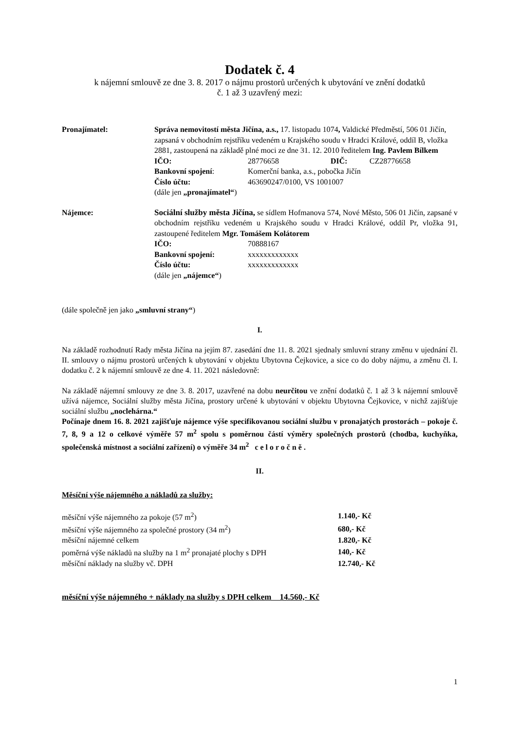Dodatek č. 4
k nájemní smlouvě ze dne 3. 8. 2017 o nájmu prostorů určených k ubytování ve znění dodatků
č. 1 až 3 uzavřený mezi:
Pronajímatel: Správa nemovitostí města Jičína, a.s., 17. listopadu 1074, Valdické Předměstí, 506 01 Jičín, zapsaná v obchodním rejstříku vedeném u Krajského soudu v Hradci Králové, oddíl B, vložka 2881, zastoupená na základě plné moci ze dne 31. 12. 2010 ředitelem Ing. Pavlem Bílkem
| IČO: | 28776658 | DIČ: | CZ28776658 |
| Bankovní spojení : | Komerční banka, a.s., pobočka Jičín | | |
| Číslo účtu: | 463690247/0100, VS 1001007 | | |
(dále jen „pronajímatel“)
Nájemce: Sociální služby města Jičína, se sídlem Hofmanova 574, Nové Město, 506 01 Jičín, zapsané v obchodním rejstříku vedeném u Krajského soudu v Hradci Králové, oddíl Pr, vložka 91, zastoupené ředitelem Mgr. Tomášem Kolátorem
| IČO: | 70888167 |
| Bankovní spojení: | xxxxxxxxxxxxx |
| Číslo účtu: | xxxxxxxxxxxxx |
(dále jen „nájemce“)
(dále společně jen jako „smluvní strany“)
I.
Na základě rozhodnutí Rady města Jičína na jejím 87. zasedání dne 11. 8. 2021 sjednaly smluvní strany změnu v ujednání čl. II. smlouvy o nájmu prostorů určených k ubytování v objektu Ubytovna Čejkovice, a sice co do doby nájmu, a změnu čl. I. dodatku č. 2 k nájemní smlouvě ze dne 4. 11. 2021 následovně:
Na základě nájemní smlouvy ze dne 3. 8. 2017, uzavřené na dobu neurčitou ve znění dodatků č. 1 až 3 k nájemní smlouvě užívá nájemce, Sociální služby města Jičína, prostory určené k ubytování v objektu Ubytovna Čejkovice, v nichž zajišťuje sociální službu „noclehárna.“
Počínaje dnem 16. 8. 2021 zajišťuje nájemce výše specifikovanou sociální službu v pronajatých prostorách – pokoje č. 7, 8, 9 a 12 o celkové výměře 57 m<sup>2</sup> spolu s poměrnou částí výměry společných prostorů (chodba, kuchyňka, společenská místnost a sociální zařízení) o výměře 34 m<sup>2</sup> c e l o r o č n ě .
II.
Měsíční výše nájemného a nákladů za služby:
| měsíční výše nájemného za pokoje (57 m<sup>2</sup>) | 1.140,- Kč |
| měsíční výše nájemného za společné prostory (34 m<sup>2</sup>) | 680,- Kč |
| měsíční nájemné celkem | 1.820,- Kč |
| poměrná výše nákladů na služby na 1 m<sup>2</sup> pronajaté plochy s DPH | 140,- Kč |
| měsíční náklady na služby vč. DPH | 12.740,- Kč |
měsíční výše nájemného + náklady na služby s DPH celkem 14.560,- Kč
1